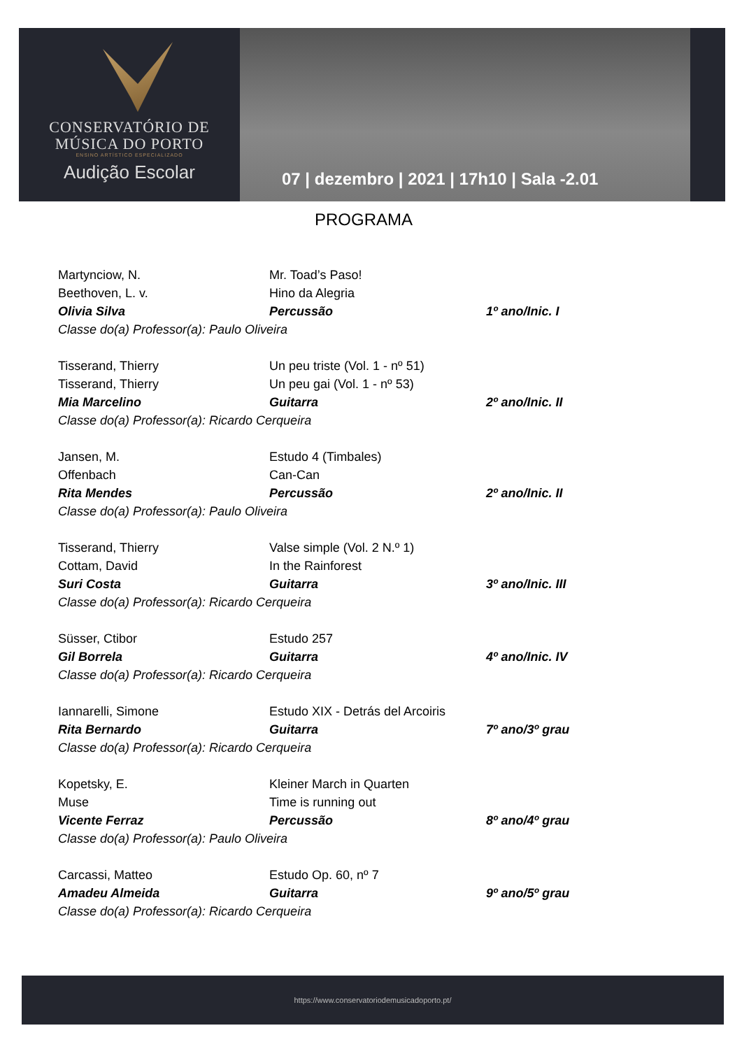CONSERVATÓRIO DE
MÚSICA DO PORTO
ENSINO ARTÍSTICO ESPECIALIZADO
Audição Escolar
07 | dezembro | 2021 | 17h10 | Sala -2.01
PROGRAMA
Martynciow, N. Mr. Toad’s Paso!
Beethoven, L. v. Hino da Alegria
Olivia Silva Percussão 1º ano/Inic. I
Classe do(a) Professor(a): Paulo Oliveira
Tisserand, Thierry Un peu triste (Vol. 1 - nº 51)
Tisserand, Thierry Un peu gai (Vol. 1 - nº 53)
Mia Marcelino Guitarra 2º ano/Inic. II
Classe do(a) Professor(a): Ricardo Cerqueira
Jansen, M. Estudo 4 (Timbales)
Offenbach Can-Can
Rita Mendes Percussão 2º ano/Inic. II
Classe do(a) Professor(a): Paulo Oliveira
Tisserand, Thierry Valse simple (Vol. 2 N.º 1)
Cottam, David In the Rainforest
Suri Costa Guitarra 3º ano/Inic. III
Classe do(a) Professor(a): Ricardo Cerqueira
Süsser, Ctibor Estudo 257
Gil Borrela Guitarra 4º ano/Inic. IV
Classe do(a) Professor(a): Ricardo Cerqueira
Iannarelli, Simone Estudo XIX - Detrás del Arcoiris
Rita Bernardo Guitarra 7º ano/3º grau
Classe do(a) Professor(a): Ricardo Cerqueira
Kopetsky, E. Kleiner March in Quarten
Muse Time is running out
Vicente Ferraz Percussão 8º ano/4º grau
Classe do(a) Professor(a): Paulo Oliveira
Carcassi, Matteo Estudo Op. 60, nº 7
Amadeu Almeida Guitarra 9º ano/5º grau
Classe do(a) Professor(a): Ricardo Cerqueira
https://www.conservatoriodemusicadoporto.pt/